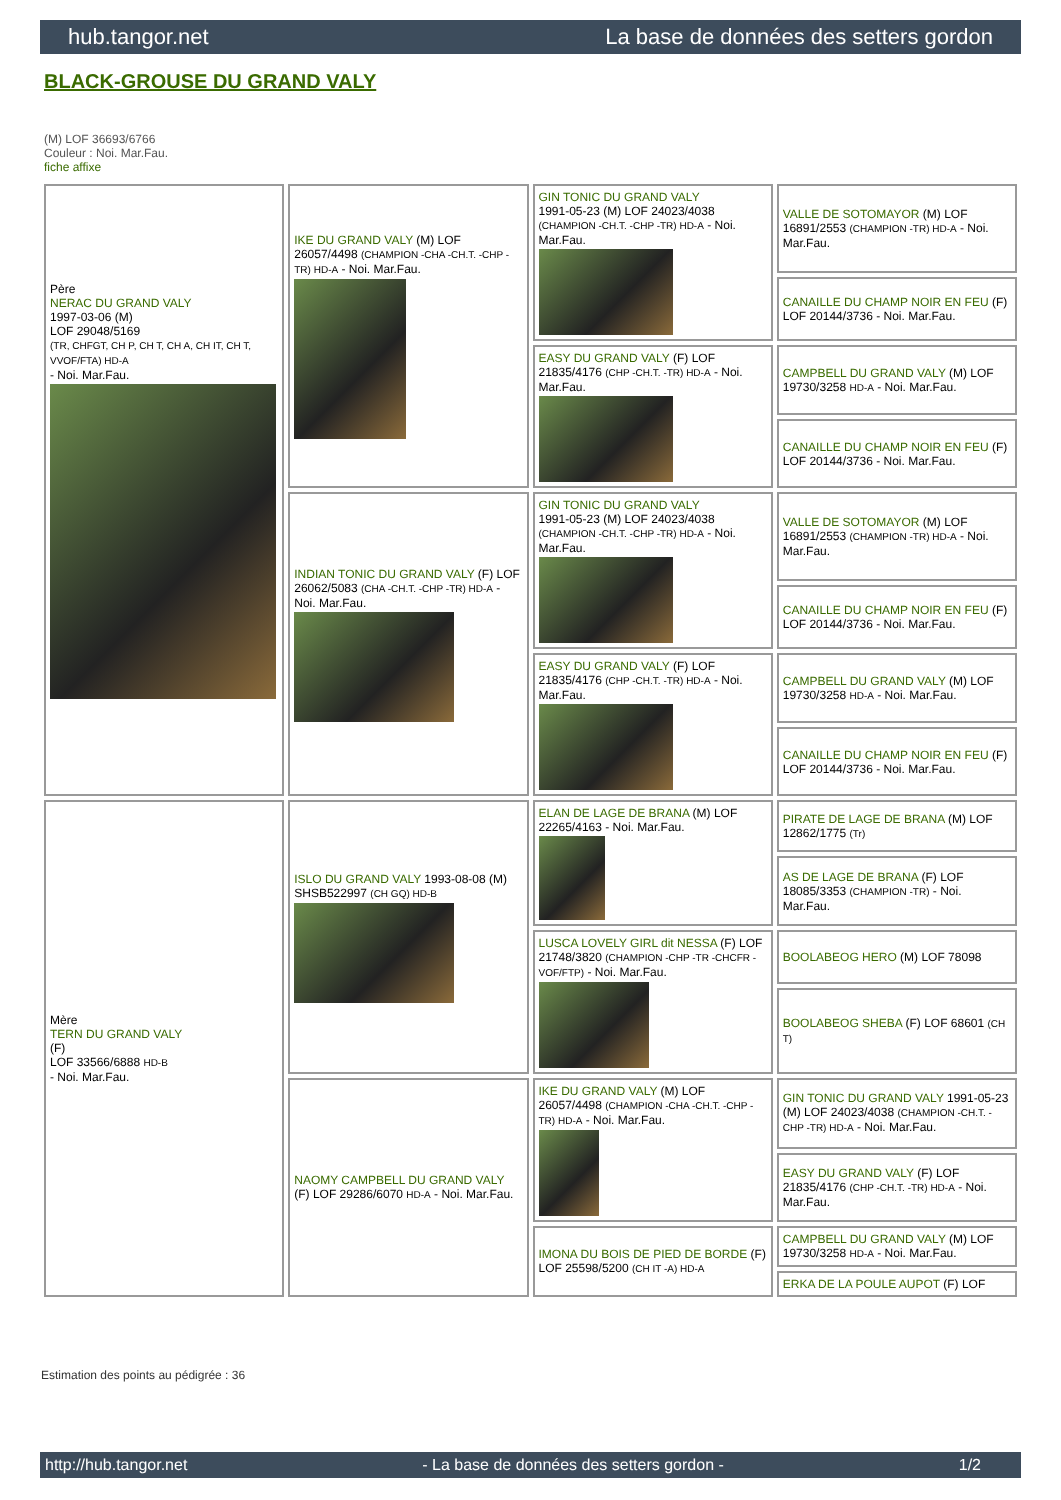hub.tangor.net La base de données des setters gordon
BLACK-GROUSE DU GRAND VALY
(M) LOF 36693/6766
Couleur : Noi. Mar.Fau.
fiche affixe
| Père NERAC DU GRAND VALY 1997-03-06 (M) LOF 29048/5169 (TR, CHFGT, CH P, CH T, CH A, CH IT, CH T, VVOF/FTA) HD-A - Noi. Mar.Fau. | IKE DU GRAND VALY (M) LOF 26057/4498 (CHAMPION -CHA -CH.T. -CHP -TR) HD-A - Noi. Mar.Fau. | GIN TONIC DU GRAND VALY 1991-05-23 (M) LOF 24023/4038 (CHAMPION -CH.T. -CHP -TR) HD-A - Noi. Mar.Fau. | VALLE DE SOTOMAYOR (M) LOF 16891/2553 (CHAMPION -TR) HD-A - Noi. Mar.Fau. |
| | | | CANAILLE DU CHAMP NOIR EN FEU (F) LOF 20144/3736 - Noi. Mar.Fau. |
| | | EASY DU GRAND VALY (F) LOF 21835/4176 (CHP -CH.T. -TR) HD-A - Noi. Mar.Fau. | CAMPBELL DU GRAND VALY (M) LOF 19730/3258 HD-A - Noi. Mar.Fau. |
| | | | CANAILLE DU CHAMP NOIR EN FEU (F) LOF 20144/3736 - Noi. Mar.Fau. |
| | INDIAN TONIC DU GRAND VALY (F) LOF 26062/5083 (CHA -CH.T. -CHP -TR) HD-A - Noi. Mar.Fau. | GIN TONIC DU GRAND VALY 1991-05-23 (M) LOF 24023/4038 (CHAMPION -CH.T. -CHP -TR) HD-A - Noi. Mar.Fau. | VALLE DE SOTOMAYOR (M) LOF 16891/2553 (CHAMPION -TR) HD-A - Noi. Mar.Fau. |
| | | | CANAILLE DU CHAMP NOIR EN FEU (F) LOF 20144/3736 - Noi. Mar.Fau. |
| | | EASY DU GRAND VALY (F) LOF 21835/4176 (CHP -CH.T. -TR) HD-A - Noi. Mar.Fau. | CAMPBELL DU GRAND VALY (M) LOF 19730/3258 HD-A - Noi. Mar.Fau. |
| | | | CANAILLE DU CHAMP NOIR EN FEU (F) LOF 20144/3736 - Noi. Mar.Fau. |
| Mère TERN DU GRAND VALY (F) LOF 33566/6888 HD-B - Noi. Mar.Fau. | ISLO DU GRAND VALY 1993-08-08 (M) SHSB522997 (CH GQ) HD-B | ELAN DE LAGE DE BRANA (M) LOF 22265/4163 - Noi. Mar.Fau. | PIRATE DE LAGE DE BRANA (M) LOF 12862/1775 (Tr) |
| | | | AS DE LAGE DE BRANA (F) LOF 18085/3353 (CHAMPION -TR) - Noi. Mar.Fau. |
| | | LUSCA LOVELY GIRL dit NESSA (F) LOF 21748/3820 (CHAMPION -CHP -TR -CHCFR -VOF/FTP) - Noi. Mar.Fau. | BOOLABEOG HERO (M) LOF 78098 |
| | | | BOOLABEOG SHEBA (F) LOF 68601 (CH T) |
| | NAOMY CAMPBELL DU GRAND VALY (F) LOF 29286/6070 HD-A - Noi. Mar.Fau. | IKE DU GRAND VALY (M) LOF 26057/4498 (CHAMPION -CHA -CH.T. -CHP -TR) HD-A - Noi. Mar.Fau. | GIN TONIC DU GRAND VALY 1991-05-23 (M) LOF 24023/4038 (CHAMPION -CH.T. -CHP -TR) HD-A - Noi. Mar.Fau. |
| | | | EASY DU GRAND VALY (F) LOF 21835/4176 (CHP -CH.T. -TR) HD-A - Noi. Mar.Fau. |
| | | IMONA DU BOIS DE PIED DE BORDE (F) LOF 25598/5200 (CH IT -A) HD-A | CAMPBELL DU GRAND VALY (M) LOF 19730/3258 HD-A - Noi. Mar.Fau. |
| | | | ERKA DE LA POULE AUPOT (F) LOF |
Estimation des points au pédigrée : 36
http://hub.tangor.net - La base de données des setters gordon - 1/2